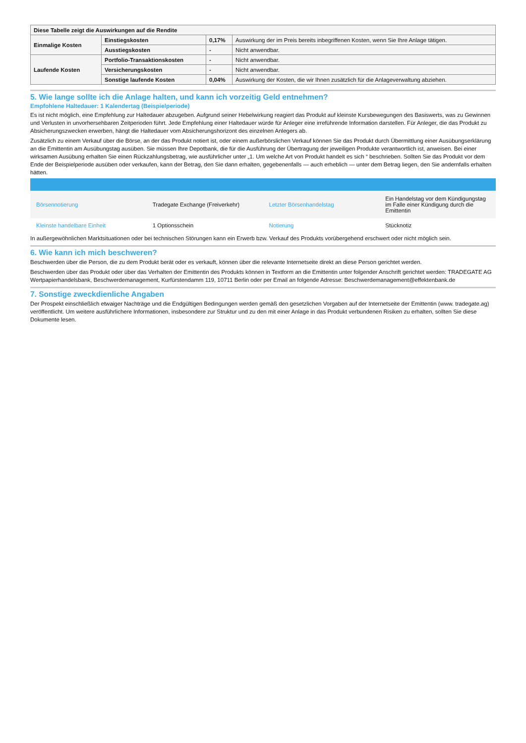| Diese Tabelle zeigt die Auswirkungen auf die Rendite | | | |
| Einmalige Kosten | Einstiegskosten | 0,17% | Auswirkung der im Preis bereits inbegriffenen Kosten, wenn Sie Ihre Anlage tätigen. |
| | Ausstiegskosten | - | Nicht anwendbar. |
| Laufende Kosten | Portfolio-Transaktionskosten | - | Nicht anwendbar. |
| | Versicherungskosten | - | Nicht anwendbar. |
| | Sonstige laufende Kosten | 0,04% | Auswirkung der Kosten, die wir Ihnen zusätzlich für die Anlageverwaltung abziehen. |
5. Wie lange sollte ich die Anlage halten, und kann ich vorzeitig Geld entnehmen?
Empfohlene Haltedauer: 1 Kalendertag (Beispielperiode)
Es ist nicht möglich, eine Empfehlung zur Haltedauer abzugeben. Aufgrund seiner Hebelwirkung reagiert das Produkt auf kleinste Kursbewegungen des Basiswerts, was zu Gewinnen und Verlusten in unvorhersehbaren Zeitperioden führt. Jede Empfehlung einer Haltedauer würde für Anleger eine irreführende Information darstellen. Für Anleger, die das Produkt zu Absicherungszwecken erwerben, hängt die Haltedauer vom Absicherungshorizont des einzelnen Anlegers ab.
Zusätzlich zu einem Verkauf über die Börse, an der das Produkt notiert ist, oder einem außerbörslichen Verkauf können Sie das Produkt durch Übermittlung einer Ausübungserklärung an die Emittentin am Ausübungstag ausüben. Sie müssen Ihre Depotbank, die für die Ausführung der Übertragung der jeweiligen Produkte verantwortlich ist, anweisen. Bei einer wirksamen Ausübung erhalten Sie einen Rückzahlungsbetrag, wie ausführlicher unter „1. Um welche Art von Produkt handelt es sich “ beschrieben. Sollten Sie das Produkt vor dem Ende der Beispielperiode ausüben oder verkaufen, kann der Betrag, den Sie dann erhalten, gegebenenfalls — auch erheblich — unter dem Betrag liegen, den Sie andernfalls erhalten hätten.
| Börsennotierung | Tradegate Exchange (Freiverkehr) | Letzter Börsenhandelstag | Ein Handelstag vor dem Kündigungstag im Falle einer Kündigung durch die Emittentin |
| Kleinste handelbare Einheit | 1 Optionsschein | Notierung | Stücknotiz |
In außergewöhnlichen Marktsituationen oder bei technischen Störungen kann ein Erwerb bzw. Verkauf des Produkts vorübergehend erschwert oder nicht möglich sein.
6. Wie kann ich mich beschweren?
Beschwerden über die Person, die zu dem Produkt berät oder es verkauft, können über die relevante Internetseite direkt an diese Person gerichtet werden.
Beschwerden über das Produkt oder über das Verhalten der Emittentin des Produkts können in Textform an die Emittentin unter folgender Anschrift gerichtet werden: TRADEGATE AG Wertpapierhandelsbank, Beschwerdemanagement, Kurfürstendamm 119, 10711 Berlin oder per Email an folgende Adresse: Beschwerdemanagement@effektenbank.de
7. Sonstige zweckdienliche Angaben
Der Prospekt einschließlich etwaiger Nachträge und die Endgültigen Bedingungen werden gemäß den gesetzlichen Vorgaben auf der Internetseite der Emittentin (www. tradegate.ag) veröffentlicht. Um weitere ausführlichere Informationen, insbesondere zur Struktur und zu den mit einer Anlage in das Produkt verbundenen Risiken zu erhalten, sollten Sie diese Dokumente lesen.